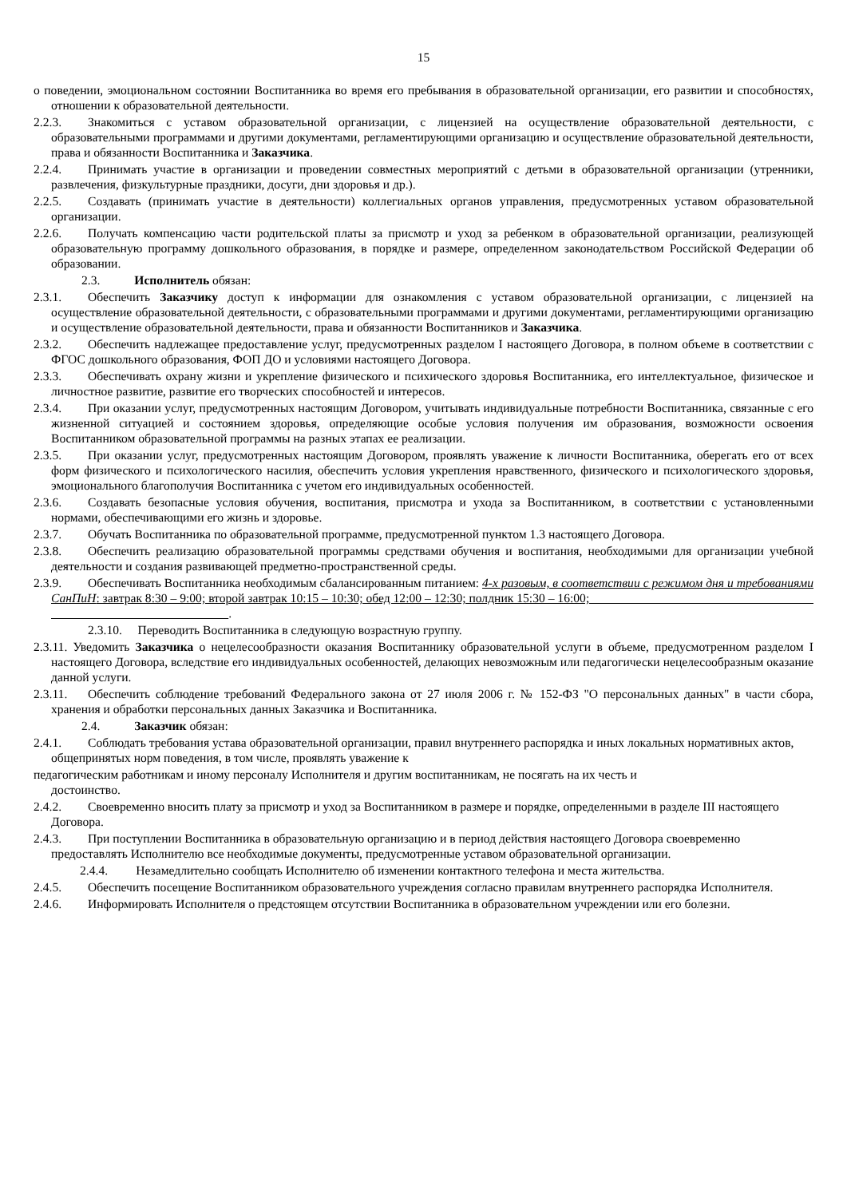15
о поведении, эмоциональном состоянии Воспитанника во время его пребывания в образовательной организации, его развитии и способностях, отношении к образовательной деятельности.
2.2.3. Знакомиться с уставом образовательной организации, с лицензией на осуществление образовательной деятельности, с образовательными программами и другими документами, регламентирующими организацию и осуществление образовательной деятельности, права и обязанности Воспитанника и Заказчика.
2.2.4. Принимать участие в организации и проведении совместных мероприятий с детьми в образовательной организации (утренники, развлечения, физкультурные праздники, досуги, дни здоровья и др.).
2.2.5. Создавать (принимать участие в деятельности) коллегиальных органов управления, предусмотренных уставом образовательной организации.
2.2.6. Получать компенсацию части родительской платы за присмотр и уход за ребенком в образовательной организации, реализующей образовательную программу дошкольного образования, в порядке и размере, определенном законодательством Российской Федерации об образовании.
2.3. Исполнитель обязан:
2.3.1. Обеспечить Заказчику доступ к информации для ознакомления с уставом образовательной организации, с лицензией на осуществление образовательной деятельности, с образовательными программами и другими документами, регламентирующими организацию и осуществление образовательной деятельности, права и обязанности Воспитанников и Заказчика.
2.3.2. Обеспечить надлежащее предоставление услуг, предусмотренных разделом I настоящего Договора, в полном объеме в соответствии с ФГОС дошкольного образования, ФОП ДО и условиями настоящего Договора.
2.3.3. Обеспечивать охрану жизни и укрепление физического и психического здоровья Воспитанника, его интеллектуальное, физическое и личностное развитие, развитие его творческих способностей и интересов.
2.3.4. При оказании услуг, предусмотренных настоящим Договором, учитывать индивидуальные потребности Воспитанника, связанные с его жизненной ситуацией и состоянием здоровья, определяющие особые условия получения им образования, возможности освоения Воспитанником образовательной программы на разных этапах ее реализации.
2.3.5. При оказании услуг, предусмотренных настоящим Договором, проявлять уважение к личности Воспитанника, оберегать его от всех форм физического и психологического насилия, обеспечить условия укрепления нравственного, физического и психологического здоровья, эмоционального благополучия Воспитанника с учетом его индивидуальных особенностей.
2.3.6. Создавать безопасные условия обучения, воспитания, присмотра и ухода за Воспитанником, в соответствии с установленными нормами, обеспечивающими его жизнь и здоровье.
2.3.7. Обучать Воспитанника по образовательной программе, предусмотренной пунктом 1.3 настоящего Договора.
2.3.8. Обеспечить реализацию образовательной программы средствами обучения и воспитания, необходимыми для организации учебной деятельности и создания развивающей предметно-пространственной среды.
2.3.9. Обеспечивать Воспитанника необходимым сбалансированным питанием: 4-х разовым, в соответствии с режимом дня и требованиями СанПиН: завтрак 8:30 – 9:00; второй завтрак 10:15 – 10:30; обед 12:00 – 12:30; полдник 15:30 – 16:00; .
2.3.10. Переводить Воспитанника в следующую возрастную группу.
2.3.11. Уведомить Заказчика о нецелесообразности оказания Воспитаннику образовательной услуги в объеме, предусмотренном разделом I настоящего Договора, вследствие его индивидуальных особенностей, делающих невозможным или педагогически нецелесообразным оказание данной услуги.
2.3.11. Обеспечить соблюдение требований Федерального закона от 27 июля 2006 г. № 152-ФЗ "О персональных данных" в части сбора, хранения и обработки персональных данных Заказчика и Воспитанника.
2.4. Заказчик обязан:
2.4.1. Соблюдать требования устава образовательной организации, правил внутреннего распорядка и иных локальных нормативных актов, общепринятых норм поведения, в том числе, проявлять уважение к
педагогическим работникам и иному персоналу Исполнителя и другим воспитанникам, не посягать на их честь и
достоинство.
2.4.2. Своевременно вносить плату за присмотр и уход за Воспитанником в размере и порядке, определенными в разделе III настоящего Договора.
2.4.3. При поступлении Воспитанника в образовательную организацию и в период действия настоящего Договора своевременно предоставлять Исполнителю все необходимые документы, предусмотренные уставом образовательной организации.
2.4.4. Незамедлительно сообщать Исполнителю об изменении контактного телефона и места жительства.
2.4.5. Обеспечить посещение Воспитанником образовательного учреждения согласно правилам внутреннего распорядка Исполнителя.
2.4.6. Информировать Исполнителя о предстоящем отсутствии Воспитанника в образовательном учреждении или его болезни.